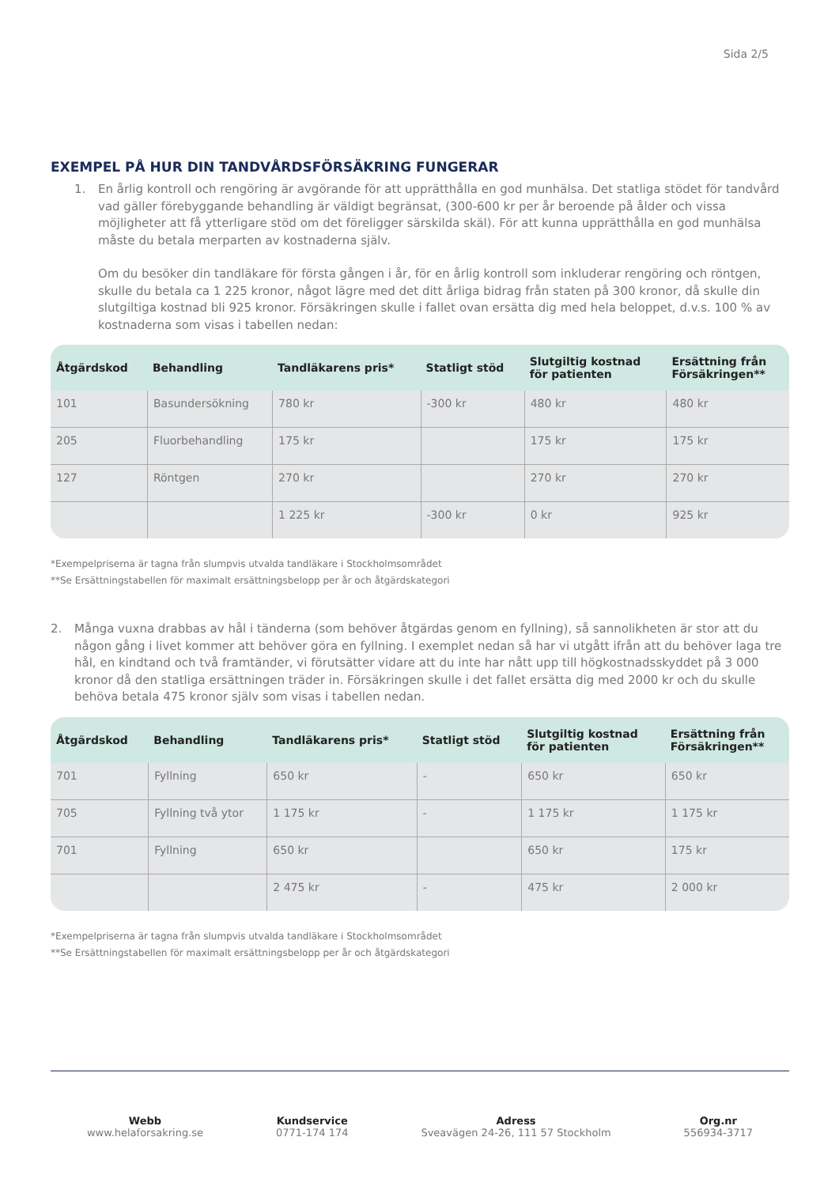Sida 2/5
EXEMPEL PÅ HUR DIN TANDVÅRDSFÖRSÄKRING FUNGERAR
1. En årlig kontroll och rengöring är avgörande för att upprätthålla en god munhälsa. Det statliga stödet för tandvård vad gäller förebyggande behandling är väldigt begränsat, (300-600 kr per år beroende på ålder och vissa möjligheter att få ytterligare stöd om det föreligger särskilda skäl). För att kunna upprätthålla en god munhälsa måste du betala merparten av kostnaderna själv.
Om du besöker din tandläkare för första gången i år, för en årlig kontroll som inkluderar rengöring och röntgen, skulle du betala ca 1 225 kronor, något lägre med det ditt årliga bidrag från staten på 300 kronor, då skulle din slutgiltiga kostnad bli 925 kronor. Försäkringen skulle i fallet ovan ersätta dig med hela beloppet, d.v.s. 100 % av kostnaderna som visas i tabellen nedan:
| Åtgärdskod | Behandling | Tandläkarens pris* | Statligt stöd | Slutgiltig kostnad för patienten | Ersättning från Försäkringen** |
| --- | --- | --- | --- | --- | --- |
| 101 | Basundersökning | 780 kr | -300 kr | 480 kr | 480 kr |
| 205 | Fluorbehandling | 175 kr | | 175 kr | 175 kr |
| 127 | Röntgen | 270 kr | | 270 kr | 270 kr |
| | | 1 225 kr | -300 kr | 0 kr | 925 kr |
*Exempelpriserna är tagna från slumpvis utvalda tandläkare i Stockholmsområdet
**Se Ersättningstabellen för maximalt ersättningsbelopp per år och åtgärdskategori
2. Många vuxna drabbas av hål i tänderna (som behöver åtgärdas genom en fyllning), så sannolikheten är stor att du någon gång i livet kommer att behöver göra en fyllning. I exemplet nedan så har vi utgått ifrån att du behöver laga tre hål, en kindtand och två framtänder, vi förutsätter vidare att du inte har nått upp till högkostnadsskyddet på 3 000 kronor då den statliga ersättningen träder in. Försäkringen skulle i det fallet ersätta dig med 2000 kr och du skulle behöva betala 475 kronor själv som visas i tabellen nedan.
| Åtgärdskod | Behandling | Tandläkarens pris* | Statligt stöd | Slutgiltig kostnad för patienten | Ersättning från Försäkringen** |
| --- | --- | --- | --- | --- | --- |
| 701 | Fyllning | 650 kr | - | 650 kr | 650 kr |
| 705 | Fyllning två ytor | 1 175 kr | - | 1 175 kr | 1 175 kr |
| 701 | Fyllning | 650 kr | | 650 kr | 175 kr |
| | | 2 475 kr | - | 475 kr | 2 000 kr |
*Exempelpriserna är tagna från slumpvis utvalda tandläkare i Stockholmsområdet
**Se Ersättningstabellen för maximalt ersättningsbelopp per år och åtgärdskategori
Webb
www.helaforsakring.se
Kundservice
0771-174 174
Adress
Sveavägen 24-26, 111 57 Stockholm
Org.nr
556934-3717